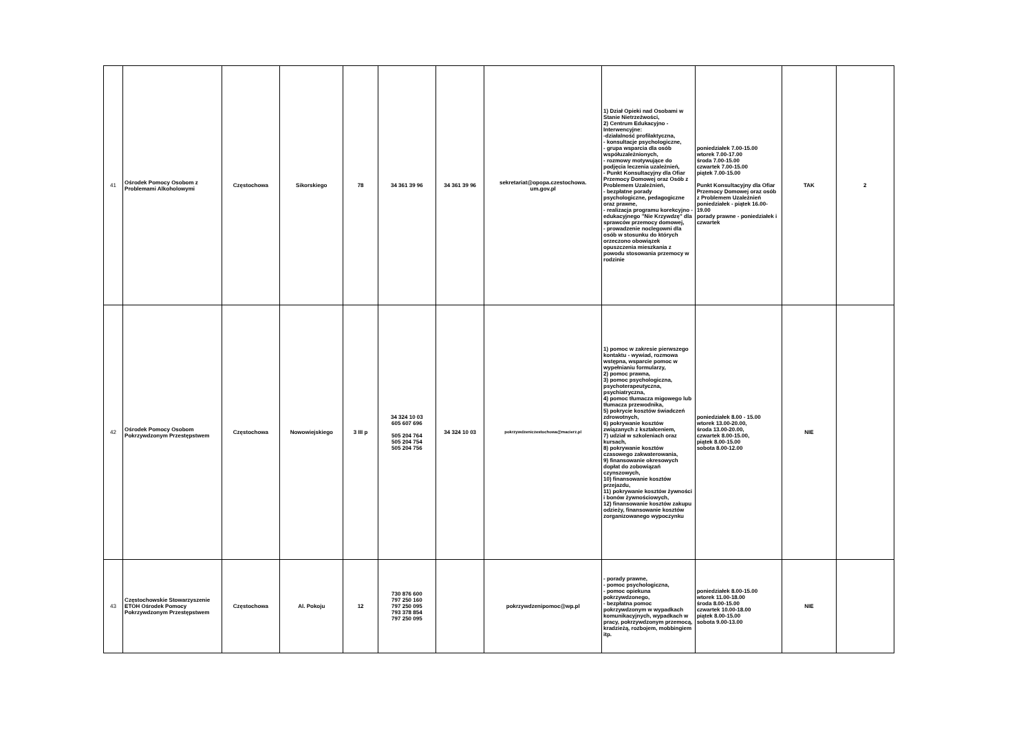| 41 | Ośrodek Pomocy Osobom z Problemami Alkoholowymi | Częstochowa | Sikorskiego | 78 | 34 361 39 96 | 34 361 39 96 | sekretariat@opopa.czestochowa. um.gov.pl | 1) Dział Opieki nad Osobami w Stanie Nietrzeźwości, 2) Centrum Edukacyjno - Interwencyjne: -działalność profilaktyczna, - konsultacje psychologiczne, - grupa wsparcia dla osób współuzależnionych, - rozmowy motywujące do podjęcia leczenia uzależnień, - Punkt Konsultacyjny dla Ofiar Przemocy Domowej oraz Osób z Problemem Uzależnień, - bezpłatne porady psychologiczne, pedagogiczne oraz prawne, - realizacja programu korekcyjno - edukacyjnego "Nie Krzywdzę" dla sprawców przemocy domowej, - prowadzenie noclegowni dla osób w stosunku do których orzeczono obowiązek opuszczenia mieszkania z powodu stosowania przemocy w rodzinie | poniedziałek 7.00-15.00 wtorek 7.00-17.00 środa 7.00-15.00 czwartek 7.00-15.00 piątek 7.00-15.00 Punkt Konsultacyjny dla Ofiar Przemocy Domowej oraz osób z Problemem Uzależnień poniedziałek - piątek 16.00-19.00 porady prawne - poniedziałek i czwartek | TAK | 2 |
| 42 | Ośrodek Pomocy Osobom Pokrzywdzonym Przestępstwem | Częstochowa | Nowowiejskiego | 3 III p | 34 324 10 03 605 607 696 505 204 764 505 204 754 505 204 756 | 34 324 10 03 | pokrzywdzeniczestochowa@macierz.pl | 1) pomoc w zakresie pierwszego kontaktu - wywiad, rozmowa wstępna, wsparcie pomoc w wypełnianiu formularzy, 2) pomoc prawna, 3) pomoc psychologiczna, psychoterapeutyczna, psychiatryczna, 4) pomoc tłumacza migowego lub tłumacza przewodnika, 5) pokrycie kosztów świadczeń zdrowotnych, 6) pokrywanie kosztów związanych z kształceniem, 7) udział w szkoleniach oraz kursach, 8) pokrywanie kosztów czasowego zakwaterowania, 9) finansowanie okresowych dopłat do zobowiązań czynszowych, 10) finansowanie kosztów przejazdu, 11) pokrywanie kosztów żywności i bonów żywnościowych, 12) finansowanie kosztów zakupu odzieży, finansowanie kosztów zorganizowanego wypoczynku | poniedziałek 8.00 - 15.00 wtorek 13.00-20.00, środa 13.00-20.00, czwartek 8.00-15.00, piątek 8.00-15.00 sobota 8.00-12.00 | NIE | |
| 43 | Częstochowskie Stowarzyszenie ETOH Ośrodek Pomocy Pokrzywdzonym Przestępstwem | Częstochowa | Al. Pokoju | 12 | 730 876 600 797 250 160 797 250 095 793 378 854 797 250 095 | | pokrzywdzenipomoc@wp.pl | - porady prawne, - pomoc psychologiczna, - pomoc opiekuna pokrzywdzonego, - bezpłatna pomoc pokrzywdzonym w wypadkach komunikacyjnych, wypadkach w pracy, pokrzywdzonym przemocą, kradzieżą, rozbojem, mobbingiem itp. | poniedziałek 8.00-15.00 wtorek 11.00-18.00 środa 8.00-15.00 czwartek 10.00-18.00 piątek 8.00-15.00 sobota 9.00-13.00 | NIE | |